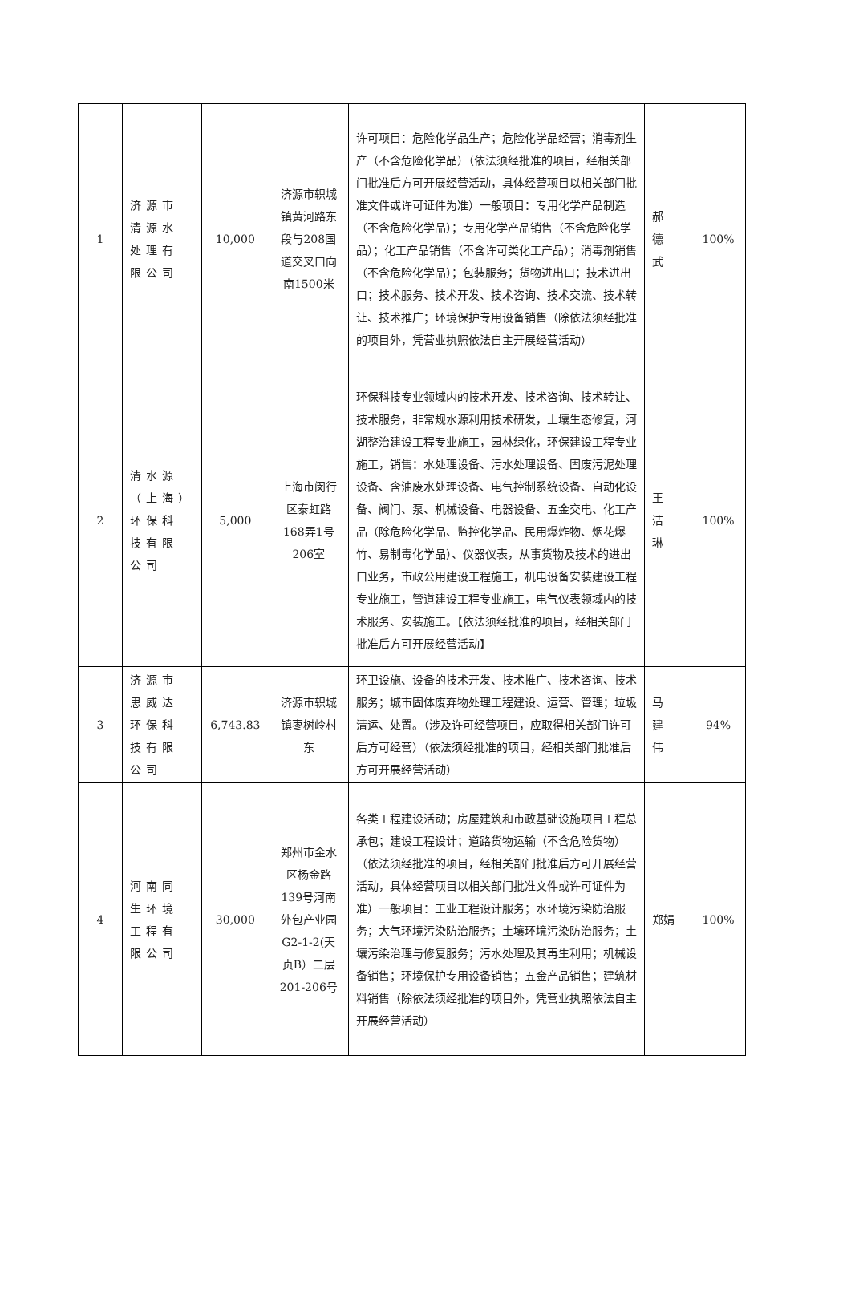| 1 | 济源市清源水处理有限公司 | 10,000 | 济源市轵城镇黄河路东段与208国道交叉口向南1500米 | 许可项目：危险化学品生产；危险化学品经营；消毒剂生产（不含危险化学品）（依法须经批准的项目，经相关部门批准后方可开展经营活动，具体经营项目以相关部门批准文件或许可证件为准）一般项目：专用化学产品制造（不含危险化学品）；专用化学产品销售（不含危险化学品）；化工产品销售（不含许可类化工产品）；消毒剂销售（不含危险化学品）；包装服务；货物进出口；技术进出口；技术服务、技术开发、技术咨询、技术交流、技术转让、技术推广；环境保护专用设备销售（除依法须经批准的项目外，凭营业执照依法自主开展经营活动） | 郝德武 | 100% |
| 2 | 清水源（上海）环保科技有限公司 | 5,000 | 上海市闵行区泰虹路168弄1号206室 | 环保科技专业领域内的技术开发、技术咨询、技术转让、技术服务，非常规水源利用技术研发，土壤生态修复，河湖整治建设工程专业施工，园林绿化，环保建设工程专业施工，销售：水处理设备、污水处理设备、固废污泥处理设备、含油废水处理设备、电气控制系统设备、自动化设备、阀门、泵、机械设备、电器设备、五金交电、化工产品（除危险化学品、监控化学品、民用爆炸物、烟花爆竹、易制毒化学品）、仪器仪表，从事货物及技术的进出口业务，市政公用建设工程施工，机电设备安装建设工程专业施工，管道建设工程专业施工，电气仪表领域内的技术服务、安装施工。【依法须经批准的项目，经相关部门批准后方可开展经营活动】 | 王洁琳 | 100% |
| 3 | 济源市思威达环保科技有限公司 | 6,743.83 | 济源市轵城镇枣树岭村东 | 环卫设施、设备的技术开发、技术推广、技术咨询、技术服务；城市固体废弃物处理工程建设、运营、管理；垃圾清运、处置。（涉及许可经营项目，应取得相关部门许可后方可经营）（依法须经批准的项目，经相关部门批准后方可开展经营活动） | 马建伟 | 94% |
| 4 | 河南同生环境工程有限公司 | 30,000 | 郑州市金水区杨金路139号河南外包产业园G2-1-2(天贞B）二层201-206号 | 各类工程建设活动；房屋建筑和市政基础设施项目工程总承包；建设工程设计；道路货物运输（不含危险货物）（依法须经批准的项目，经相关部门批准后方可开展经营活动，具体经营项目以相关部门批准文件或许可证件为准）一般项目：工业工程设计服务；水环境污染防治服务；大气环境污染防治服务；土壤环境污染防治服务；土壤污染治理与修复服务；污水处理及其再生利用；机械设备销售；环境保护专用设备销售；五金产品销售；建筑材料销售（除依法须经批准的项目外，凭营业执照依法自主开展经营活动） | 郑娟 | 100% |